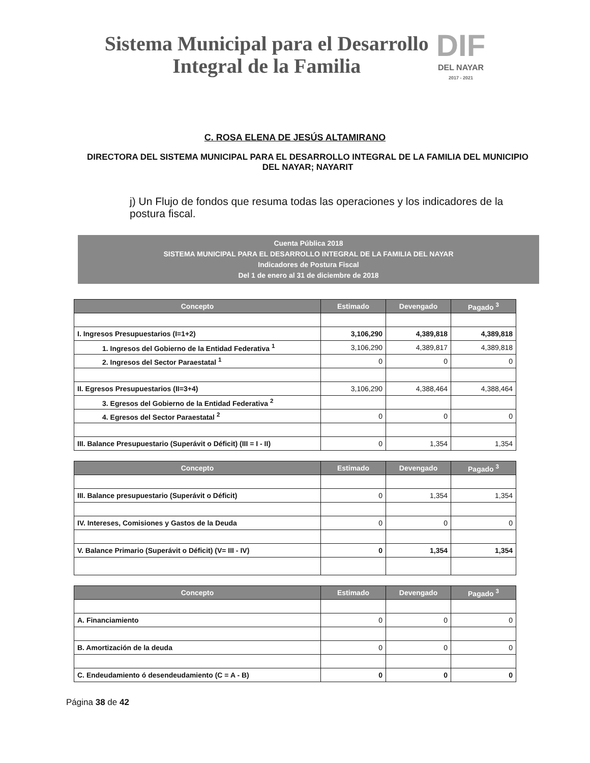Sistema Municipal para el Desarrollo
Integral de la Familia
DIF
DEL NAYAR
2017 - 2021
C. ROSA ELENA DE JESÚS ALTAMIRANO
DIRECTORA DEL SISTEMA MUNICIPAL PARA EL DESARROLLO INTEGRAL DE LA FAMILIA DEL MUNICIPIO DEL NAYAR; NAYARIT
j) Un Flujo de fondos que resuma todas las operaciones y los indicadores de la postura fiscal.
Cuenta Pública 2018
SISTEMA MUNICIPAL PARA EL DESARROLLO INTEGRAL DE LA FAMILIA DEL NAYAR
Indicadores de Postura Fiscal
Del 1 de enero al 31 de diciembre de 2018
| Concepto | Estimado | Devengado | Pagado <sup>3</sup> |
| --- | --- | --- | --- |
| I. Ingresos Presupuestarios (I=1+2) | 3,106,290 | 4,389,818 | 4,389,818 |
| 1. Ingresos del Gobierno de la Entidad Federativa <sup>1</sup> | 3,106,290 | 4,389,817 | 4,389,818 |
| 2. Ingresos del Sector Paraestatal <sup>1</sup> | 0 | 0 | 0 |
| II. Egresos Presupuestarios (II=3+4) | 3,106,290 | 4,388,464 | 4,388,464 |
| 3. Egresos del Gobierno de la Entidad Federativa <sup>2</sup> | | | |
| 4. Egresos del Sector Paraestatal <sup>2</sup> | 0 | 0 | 0 |
| III. Balance Presupuestario (Superávit o Déficit) (III = I - II) | 0 | 1,354 | 1,354 |
| Concepto | Estimado | Devengado | Pagado <sup>3</sup> |
| --- | --- | --- | --- |
| III. Balance presupuestario (Superávit o Déficit) | 0 | 1,354 | 1,354 |
| IV. Intereses, Comisiones y Gastos de la Deuda | 0 | 0 | 0 |
| V. Balance Primario (Superávit o Déficit) (V= III - IV) | 0 | 1,354 | 1,354 |
| Concepto | Estimado | Devengado | Pagado <sup>3</sup> |
| --- | --- | --- | --- |
| A. Financiamiento | 0 | 0 | 0 |
| B. Amortización de la deuda | 0 | 0 | 0 |
| C. Endeudamiento ó desendeudamiento (C = A - B) | 0 | 0 | 0 |
Página 38 de 42